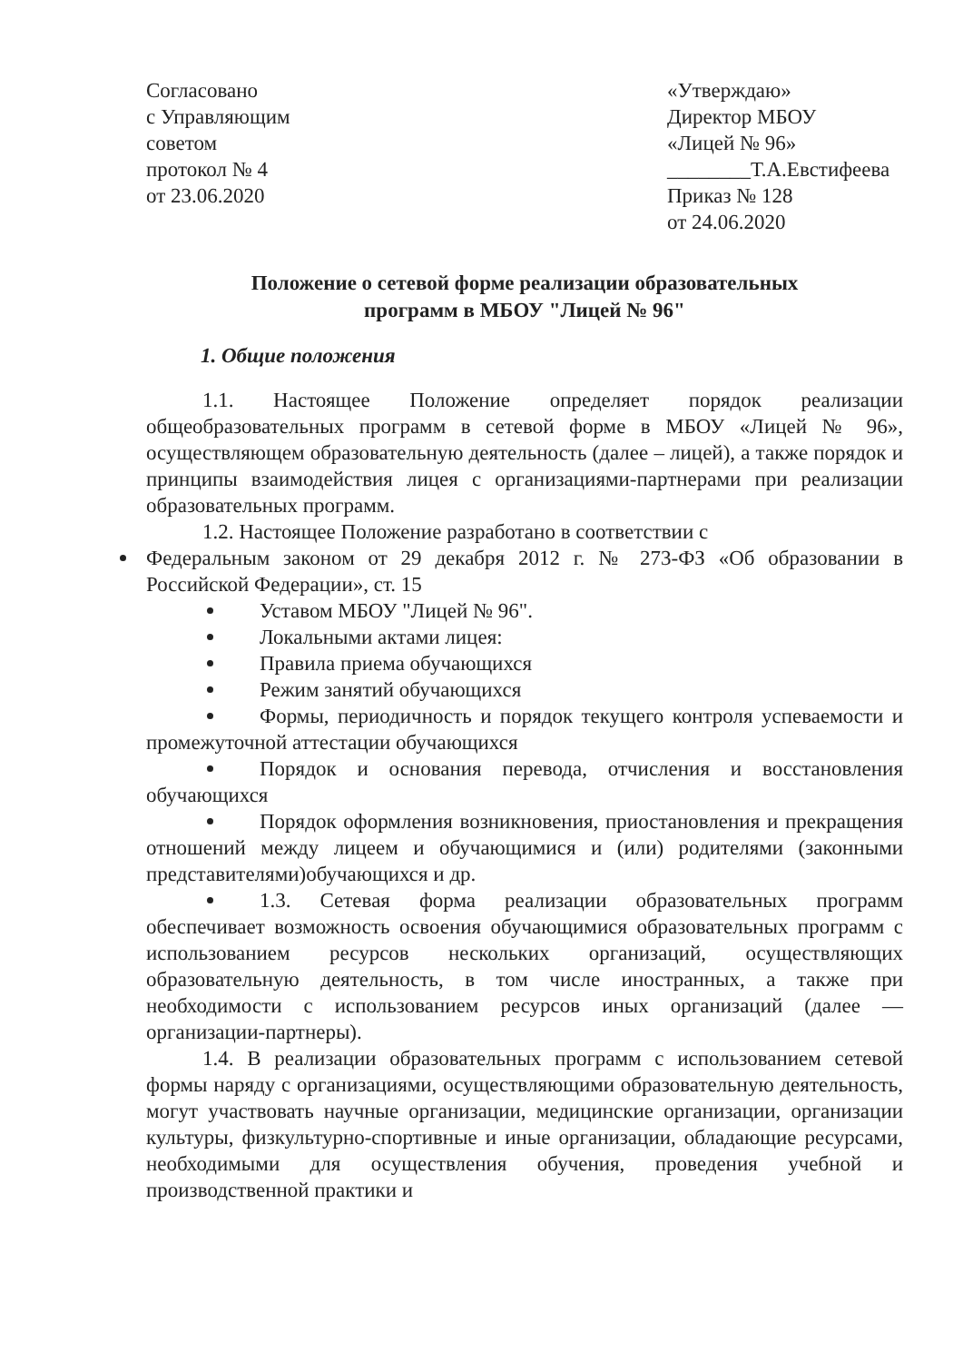Согласовано
с Управляющим
советом
протокол № 4
от 23.06.2020
«Утверждаю»
Директор МБОУ
«Лицей № 96»
________Т.А.Евстифеева
Приказ № 128
от 24.06.2020
Положение о сетевой форме реализации образовательных
программ в МБОУ "Лицей № 96"
1. Общие положения
1.1. Настоящее Положение определяет порядок реализации общеобразовательных программ в сетевой форме в МБОУ «Лицей № 96», осуществляющем образовательную деятельность (далее – лицей), а также порядок и принципы взаимодействия лицея с организациями-партнерами при реализации образовательных программ.
1.2. Настоящее Положение разработано в соответствии с
Федеральным законом от 29 декабря 2012 г. № 273-ФЗ «Об образовании в Российской Федерации», ст. 15
Уставом МБОУ "Лицей № 96".
Локальными актами лицея:
Правила приема обучающихся
Режим занятий обучающихся
Формы, периодичность и порядок текущего контроля успеваемости и промежуточной аттестации обучающихся
Порядок и основания перевода, отчисления и восстановления обучающихся
Порядок оформления возникновения, приостановления и прекращения отношений между лицеем и обучающимися и (или) родителями (законными представителями)обучающихся и др.
1.3. Сетевая форма реализации образовательных программ обеспечивает возможность освоения обучающимися образовательных программ с использованием ресурсов нескольких организаций, осуществляющих образовательную деятельность, в том числе иностранных, а также при необходимости с использованием ресурсов иных организаций (далее — организации-партнеры).
1.4. В реализации образовательных программ с использованием сетевой формы наряду с организациями, осуществляющими образовательную деятельность, могут участвовать научные организации, медицинские организации, организации культуры, физкультурно-спортивные и иные организации, обладающие ресурсами, необходимыми для осуществления обучения, проведения учебной и производственной практики и